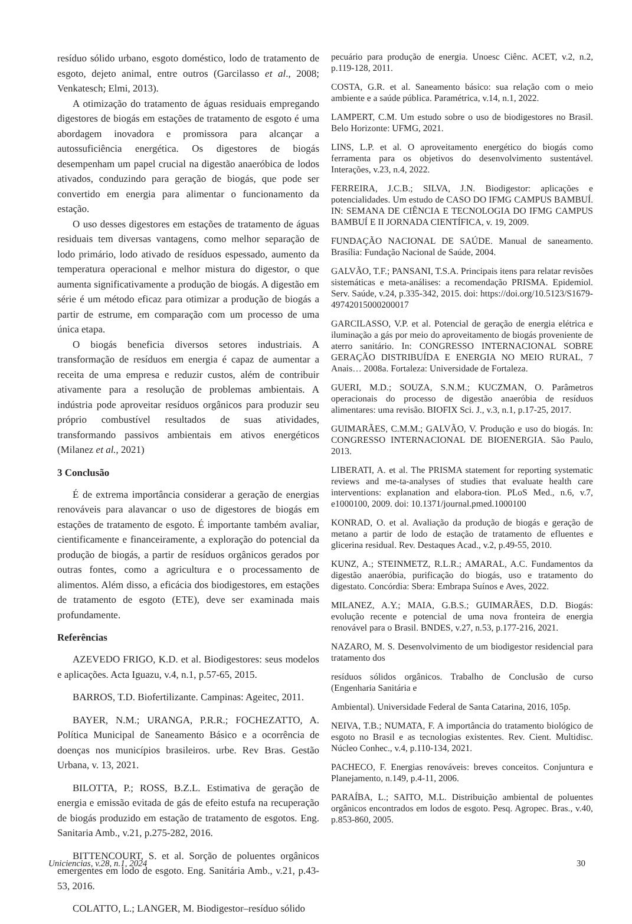resíduo sólido urbano, esgoto doméstico, lodo de tratamento de esgoto, dejeto animal, entre outros (Garcilasso et al., 2008; Venkatesch; Elmi, 2013).
A otimização do tratamento de águas residuais empregando digestores de biogás em estações de tratamento de esgoto é uma abordagem inovadora e promissora para alcançar a autossuficiência energética. Os digestores de biogás desempenham um papel crucial na digestão anaeróbica de lodos ativados, conduzindo para geração de biogás, que pode ser convertido em energia para alimentar o funcionamento da estação.
O uso desses digestores em estações de tratamento de águas residuais tem diversas vantagens, como melhor separação de lodo primário, lodo ativado de resíduos espessado, aumento da temperatura operacional e melhor mistura do digestor, o que aumenta significativamente a produção de biogás. A digestão em série é um método eficaz para otimizar a produção de biogás a partir de estrume, em comparação com um processo de uma única etapa.
O biogás beneficia diversos setores industriais. A transformação de resíduos em energia é capaz de aumentar a receita de uma empresa e reduzir custos, além de contribuir ativamente para a resolução de problemas ambientais. A indústria pode aproveitar resíduos orgânicos para produzir seu próprio combustível resultados de suas atividades, transformando passivos ambientais em ativos energéticos (Milanez et al., 2021)
3 Conclusão
É de extrema importância considerar a geração de energias renováveis para alavancar o uso de digestores de biogás em estações de tratamento de esgoto. É importante também avaliar, cientificamente e financeiramente, a exploração do potencial da produção de biogás, a partir de resíduos orgânicos gerados por outras fontes, como a agricultura e o processamento de alimentos. Além disso, a eficácia dos biodigestores, em estações de tratamento de esgoto (ETE), deve ser examinada mais profundamente.
Referências
AZEVEDO FRIGO, K.D. et al. Biodigestores: seus modelos e aplicações. Acta Iguazu, v.4, n.1, p.57-65, 2015.
BARROS, T.D. Biofertilizante. Campinas: Ageitec, 2011.
BAYER, N.M.; URANGA, P.R.R.; FOCHEZATTO, A. Política Municipal de Saneamento Básico e a ocorrência de doenças nos municípios brasileiros. urbe. Rev Bras. Gestão Urbana, v. 13, 2021.
BILOTTA, P.; ROSS, B.Z.L. Estimativa de geração de energia e emissão evitada de gás de efeito estufa na recuperação de biogás produzido em estação de tratamento de esgotos. Eng. Sanitaria Amb., v.21, p.275-282, 2016.
BITTENCOURT, S. et al. Sorção de poluentes orgânicos emergentes em lodo de esgoto. Eng. Sanitária Amb., v.21, p.43-53, 2016.
COLATTO, L.; LANGER, M. Biodigestor–resíduo sólido
pecuário para produção de energia. Unoesc Ciênc. ACET, v.2, n.2, p.119-128, 2011.
COSTA, G.R. et al. Saneamento básico: sua relação com o meio ambiente e a saúde pública. Paramétrica, v.14, n.1, 2022.
LAMPERT, C.M. Um estudo sobre o uso de biodigestores no Brasil. Belo Horizonte: UFMG, 2021.
LINS, L.P. et al. O aproveitamento energético do biogás como ferramenta para os objetivos do desenvolvimento sustentável. Interações, v.23, n.4, 2022.
FERREIRA, J.C.B.; SILVA, J.N. Biodigestor: aplicações e potencialidades. Um estudo de CASO DO IFMG CAMPUS BAMBUÍ. IN: SEMANA DE CIÊNCIA E TECNOLOGIA DO IFMG CAMPUS BAMBUÍ E II JORNADA CIENTÍFICA, v. 19, 2009.
FUNDAÇÃO NACIONAL DE SAÚDE. Manual de saneamento. Brasília: Fundação Nacional de Saúde, 2004.
GALVÃO, T.F.; PANSANI, T.S.A. Principais itens para relatar revisões sistemáticas e meta-análises: a recomendação PRISMA. Epidemiol. Serv. Saúde, v.24, p.335-342, 2015. doi: https://doi.org/10.5123/S1679-49742015000200017
GARCILASSO, V.P. et al. Potencial de geração de energia elétrica e iluminação a gás por meio do aproveitamento de biogás proveniente de aterro sanitário. In: CONGRESSO INTERNACIONAL SOBRE GERAÇÃO DISTRIBUÍDA E ENERGIA NO MEIO RURAL, 7 Anais… 2008a. Fortaleza: Universidade de Fortaleza.
GUERI, M.D.; SOUZA, S.N.M.; KUCZMAN, O. Parâmetros operacionais do processo de digestão anaeróbia de resíduos alimentares: uma revisão. BIOFIX Sci. J., v.3, n.1, p.17-25, 2017.
GUIMARÃES, C.M.M.; GALVÃO, V. Produção e uso do biogás. In: CONGRESSO INTERNACIONAL DE BIOENERGIA. São Paulo, 2013.
LIBERATI, A. et al. The PRISMA statement for reporting systematic reviews and me-ta-analyses of studies that evaluate health care interventions: explanation and elabora-tion. PLoS Med., n.6, v.7, e1000100, 2009. doi: 10.1371/journal.pmed.1000100
KONRAD, O. et al. Avaliação da produção de biogás e geração de metano a partir de lodo de estação de tratamento de efluentes e glicerina residual. Rev. Destaques Acad., v.2, p.49-55, 2010.
KUNZ, A.; STEINMETZ, R.L.R.; AMARAL, A.C. Fundamentos da digestão anaeróbia, purificação do biogás, uso e tratamento do digestato. Concórdia: Sbera: Embrapa Suínos e Aves, 2022.
MILANEZ, A.Y.; MAIA, G.B.S.; GUIMARÃES, D.D. Biogás: evolução recente e potencial de uma nova fronteira de energia renovável para o Brasil. BNDES, v.27, n.53, p.177-216, 2021.
NAZARO, M. S. Desenvolvimento de um biodigestor residencial para tratamento dos
resíduos sólidos orgânicos. Trabalho de Conclusão de curso (Engenharia Sanitária e
Ambiental). Universidade Federal de Santa Catarina, 2016, 105p.
NEIVA, T.B.; NUMATA, F. A importância do tratamento biológico de esgoto no Brasil e as tecnologias existentes. Rev. Cient. Multidisc. Núcleo Conhec., v.4, p.110-134, 2021.
PACHECO, F. Energias renováveis: breves conceitos. Conjuntura e Planejamento, n.149, p.4-11, 2006.
PARAÍBA, L.; SAITO, M.L. Distribuição ambiental de poluentes orgânicos encontrados em lodos de esgoto. Pesq. Agropec. Bras., v.40, p.853-860, 2005.
Uniciencias, v.28, n.1, 2024 30